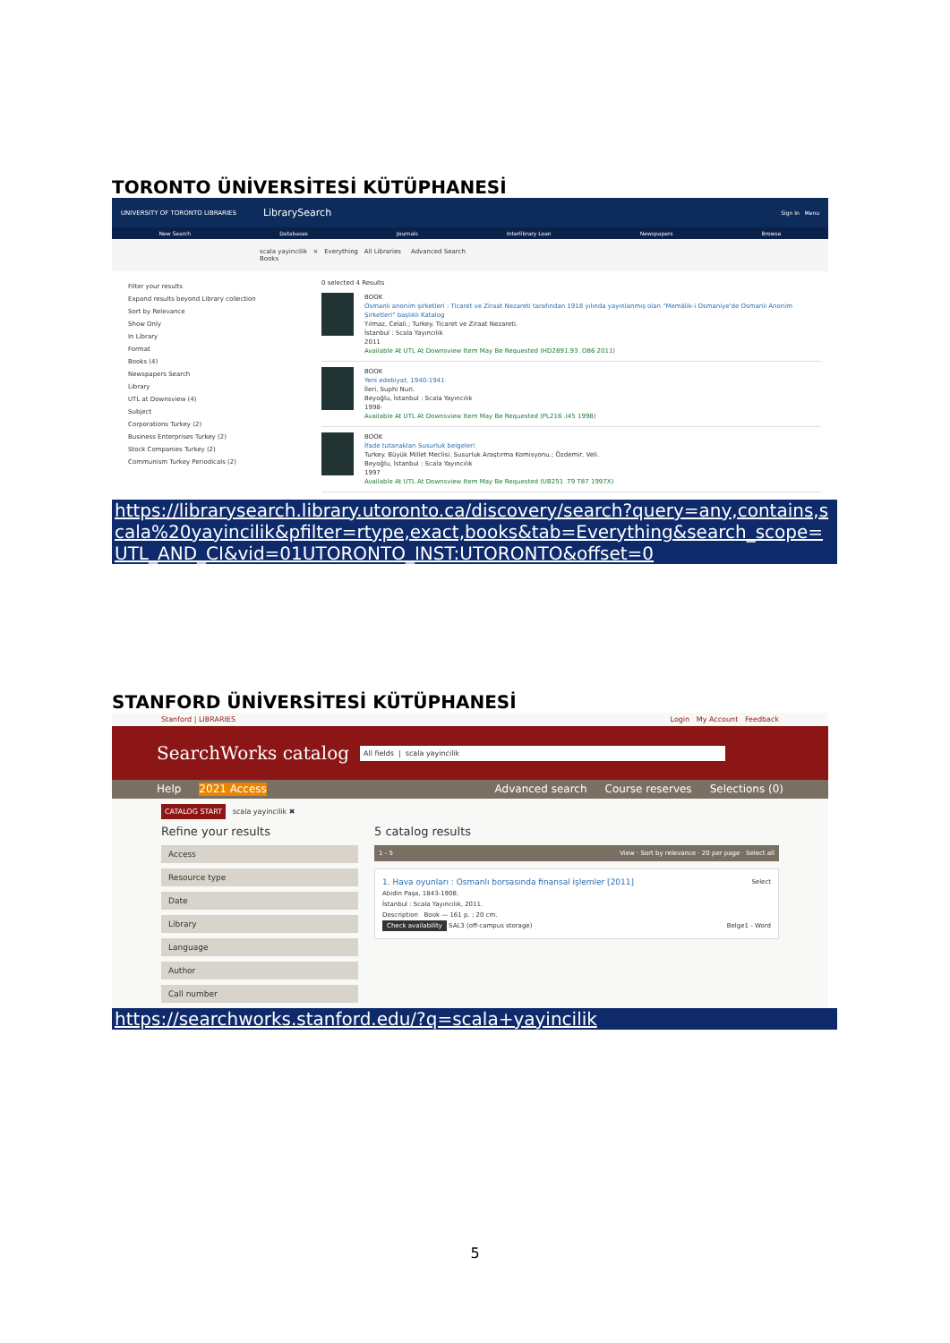TORONTO ÜNİVERSİTESİ KÜTÜPHANESİ
UNIVERSITY OF TORONTO LIBRARIES LibrarySearch Sign In Menu
New Search Databases Journals Interlibrary Loan Newspapers Browse
scala yayincilik × Everything All Libraries Advanced Search
Books
Filter your results
Expand results beyond Library collection
Sort by Relevance
Show Only
In Library
Format
Books (4)
Newspapers Search
Library
UTL at Downsview (4)
Subject
Corporations Turkey (2)
Business Enterprises Turkey (2)
Stock Companies Turkey (2)
Communism Turkey Periodicals (2)
0 selected 4 Results
BOOK
Osmanlı anonim şirketleri : Ticaret ve Ziraat Nezareti tarafından 1918 yılında yayınlanmış olan "Memâlik-i Osmaniye'de Osmanlı Anonim Şirketleri" başlıklı Katalog
Yılmaz, Celali.; Turkey. Ticaret ve Ziraat Nezareti.
İstanbul : Scala Yayıncılık
2011
Available At UTL At Downsview Item May Be Requested (HD2891.93 .O86 2011)
BOOK
Yeni edebiyat, 1940-1941
İleri, Suphi Nuri.
Beyoğlu, İstanbul : Scala Yayıncılık
1998-
Available At UTL At Downsview Item May Be Requested (PL216 .I45 1998)
BOOK
İfade tutanakları Susurluk belgeleri
Turkey. Büyük Millet Meclisi. Susurluk Araştırma Komisyonu.; Özdemir, Veli.
Beyoğlu, İstanbul : Scala Yayıncılık
1997
Available At UTL At Downsview Item May Be Requested (UB251 .T9 T87 1997X)
https://librarysearch.library.utoronto.ca/discovery/search?query=any,contains,scala%20yayincilik&pfilter=rtype,exact,books&tab=Everything&search_scope=UTL_AND_CI&vid=01UTORONTO_INST:UTORONTO&offset=0
STANFORD ÜNİVERSİTESİ KÜTÜPHANESİ
Stanford | LIBRARIES Login My Account Feedback
SearchWorks catalog All fields | scala yayincilik
Help 2021 Access Advanced search Course reserves Selections (0)
CATALOG START scala yayincilik ✖
Refine your results
Access
Resource type
Date
Library
Language
Author
Call number
5 catalog results
1 - 5 View · Sort by relevance · 20 per page · Select all
1. Hava oyunları : Osmanlı borsasında finansal işlemler [2011] Select
Abidin Paşa, 1843-1908.
İstanbul : Scala Yayıncılık, 2011.
Description Book — 161 p. ; 20 cm.
Check availability SAL3 (off-campus storage) Belge1 - Word
https://searchworks.stanford.edu/?q=scala+yayincilik
5